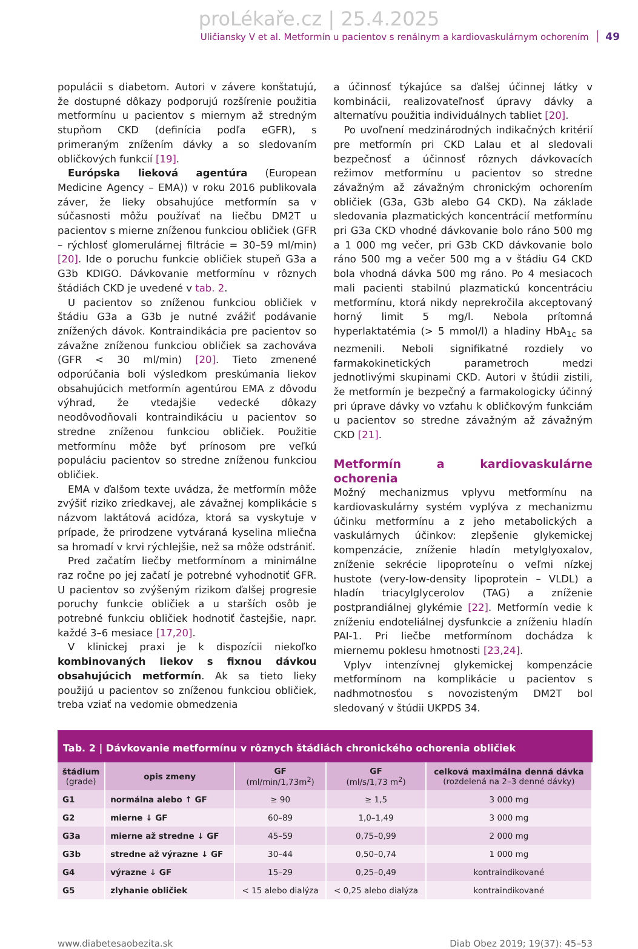proLékaře.cz | 25.4.2025
Uličiansky V et al. Metformín u pacientov s renálnym a kardiovaskulárnym ochorením 49
populácii s diabetom. Autori v závere konštatujú, že dostupné dôkazy podporujú rozšírenie použitia metformínu u pacientov s miernym až stredným stupňom CKD (definícia podľa eGFR), s primeraným znížením dávky a so sledovaním obličkových funkcií [19].
Európska lieková agentúra (European Medicine Agency – EMA)) v roku 2016 publikovala záver, že lieky obsahujúce metformín sa v súčasnosti môžu používať na liečbu DM2T u pacientov s mierne zníženou funkciou obličiek (GFR – rýchlosť glomerulárnej filtrácie = 30–59 ml/min) [20]. Ide o poruchu funkcie obličiek stupeň G3a a G3b KDIGO. Dávkovanie metformínu v rôznych štádiách CKD je uvedené v tab. 2.
U pacientov so zníženou funkciou obličiek v štádiu G3a a G3b je nutné zvážiť podávanie znížených dávok. Kontraindikácia pre pacientov so závažne zníženou funkciou obličiek sa zachováva (GFR < 30 ml/min) [20]. Tieto zmenené odporúčania boli výsledkom preskúmania liekov obsahujúcich metformín agentúrou EMA z dôvodu výhrad, že vtedajšie vedecké dôkazy neodôvodňovali kontraindikáciu u pacientov so stredne zníženou funkciou obličiek. Použitie metformínu môže byť prínosom pre veľkú populáciu pacientov so stredne zníženou funkciou obličiek.
EMA v ďalšom texte uvádza, že metformín môže zvýšiť riziko zriedkavej, ale závažnej komplikácie s názvom laktátová acidóza, ktorá sa vyskytuje v prípade, že prirodzene vytváraná kyselina mliečna sa hromadí v krvi rýchlejšie, než sa môže odstrániť.
Pred začatím liečby metformínom a minimálne raz ročne po jej začatí je potrebné vyhodnotiť GFR. U pacientov so zvýšeným rizikom ďalšej progresie poruchy funkcie obličiek a u starších osôb je potrebné funkciu obličiek hodnotiť častejšie, napr. každé 3–6 mesiace [17,20].
V klinickej praxi je k dispozícii niekoľko kombinovaných liekov s fixnou dávkou obsahujúcich metformín. Ak sa tieto lieky použijú u pacientov so zníženou funkciou obličiek, treba vziať na vedomie obmedzenia
a účinnosť týkajúce sa ďalšej účinnej látky v kombinácii, realizovateľnosť úpravy dávky a alternatívu použitia individuálnych tabliet [20].
Po uvoľnení medzinárodných indikačných kritérií pre metformín pri CKD Lalau et al sledovali bezpečnosť a účinnosť rôznych dávkovacích režimov metformínu u pacientov so stredne závažným až závažným chronickým ochorením obličiek (G3a, G3b alebo G4 CKD). Na základe sledovania plazmatických koncentrácií metformínu pri G3a CKD vhodné dávkovanie bolo ráno 500 mg a 1 000 mg večer, pri G3b CKD dávkovanie bolo ráno 500 mg a večer 500 mg a v štádiu G4 CKD bola vhodná dávka 500 mg ráno. Po 4 mesiacoch mali pacienti stabilnú plazmatickú koncentráciu metformínu, ktorá nikdy neprekročila akceptovaný horný limit 5 mg/l. Nebola prítomná hyperlaktatémia (> 5 mmol/l) a hladiny HbA<sub>1c</sub> sa nezmenili. Neboli signifikatné rozdiely vo farmakokinetických parametroch medzi jednotlivými skupinami CKD. Autori v štúdii zistili, že metformín je bezpečný a farmakologicky účinný pri úprave dávky vo vzťahu k obličkovým funkciám u pacientov so stredne závažným až závažným CKD [21].
Metformín a kardiovaskulárne ochorenia
Možný mechanizmus vplyvu metformínu na kardiovaskulárny systém vyplýva z mechanizmu účinku metformínu a z jeho metabolických a vaskulárnych účinkov: zlepšenie glykemickej kompenzácie, zníženie hladín metylglyoxalov, zníženie sekrécie lipoproteínu o veľmi nízkej hustote (very-low-density lipoprotein – VLDL) a hladín triacylglycerolov (TAG) a zníženie postprandiálnej glykémie [22]. Metformín vedie k zníženiu endoteliálnej dysfunkcie a zníženiu hladín PAI-1. Pri liečbe metformínom dochádza k miernemu poklesu hmotnosti [23,24].
Vplyv intenzívnej glykemickej kompenzácie metformínom na komplikácie u pacientov s nadhmotnosťou s novozisteným DM2T bol sledovaný v štúdii UKPDS 34.
Tab. 2 | Dávkovanie metformínu v rôznych štádiách chronického ochorenia obličiek
| štádium (grade) | opis zmeny | GF (ml/min/1,73m<sup>2</sup>) | GF (ml/s/1,73 m<sup>2</sup>) | celková maximálna denná dávka (rozdelená na 2–3 denné dávky) |
| --- | --- | --- | --- | --- |
| G1 | normálna alebo ↑ GF | ≥ 90 | ≥ 1,5 | 3 000 mg |
| G2 | mierne ↓ GF | 60–89 | 1,0–1,49 | 3 000 mg |
| G3a | mierne až stredne ↓ GF | 45–59 | 0,75–0,99 | 2 000 mg |
| G3b | stredne až výrazne ↓ GF | 30–44 | 0,50–0,74 | 1 000 mg |
| G4 | výrazne ↓ GF | 15–29 | 0,25–0,49 | kontraindikované |
| G5 | zlyhanie obličiek | < 15 alebo dialýza | < 0,25 alebo dialýza | kontraindikované |
www.diabetesaobezita.sk Diab Obez 2019; 19(37): 45–53